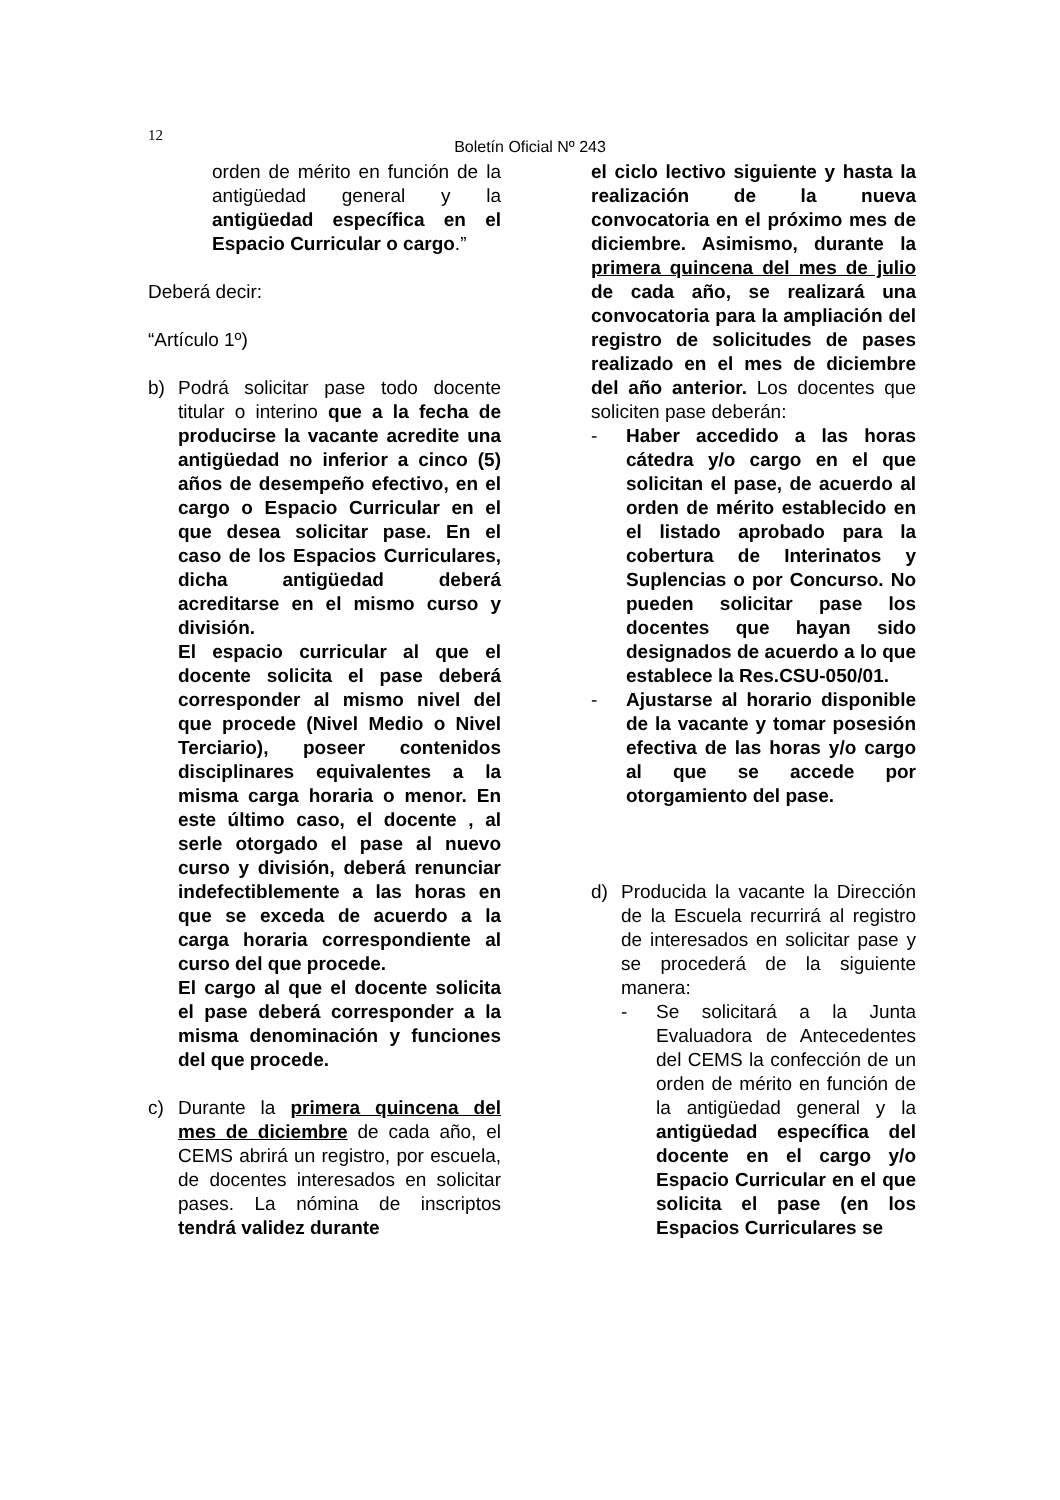12
Boletín Oficial Nº 243
orden de mérito en función de la antigüedad general y la antigüedad específica en el Espacio Curricular o cargo.”
Deberá decir:
“Artículo 1º)
b) Podrá solicitar pase todo docente titular o interino que a la fecha de producirse la vacante acredite una antigüedad no inferior a cinco (5) años de desempeño efectivo, en el cargo o Espacio Curricular en el que desea solicitar pase. En el caso de los Espacios Curriculares, dicha antigüedad deberá acreditarse en el mismo curso y división.
El espacio curricular al que el docente solicita el pase deberá corresponder al mismo nivel del que procede (Nivel Medio o Nivel Terciario), poseer contenidos disciplinares equivalentes a la misma carga horaria o menor. En este último caso, el docente , al serle otorgado el pase al nuevo curso y división, deberá renunciar indefectiblemente a las horas en que se exceda de acuerdo a la carga horaria correspondiente al curso del que procede.
El cargo al que el docente solicita el pase deberá corresponder a la misma denominación y funciones del que procede.
c) Durante la primera quincena del mes de diciembre de cada año, el CEMS abrirá un registro, por escuela, de docentes interesados en solicitar pases. La nómina de inscriptos tendrá validez durante
el ciclo lectivo siguiente y hasta la realización de la nueva convocatoria en el próximo mes de diciembre. Asimismo, durante la primera quincena del mes de julio de cada año, se realizará una convocatoria para la ampliación del registro de solicitudes de pases realizado en el mes de diciembre del año anterior. Los docentes que soliciten pase deberán:
- Haber accedido a las horas cátedra y/o cargo en el que solicitan el pase, de acuerdo al orden de mérito establecido en el listado aprobado para la cobertura de Interinatos y Suplencias o por Concurso. No pueden solicitar pase los docentes que hayan sido designados de acuerdo a lo que establece la Res.CSU-050/01.
- Ajustarse al horario disponible de la vacante y tomar posesión efectiva de las horas y/o cargo al que se accede por otorgamiento del pase.
d) Producida la vacante la Dirección de la Escuela recurrirá al registro de interesados en solicitar pase y se procederá de la siguiente manera:
- Se solicitará a la Junta Evaluadora de Antecedentes del CEMS la confección de un orden de mérito en función de la antigüedad general y la antigüedad específica del docente en el cargo y/o Espacio Curricular en el que solicita el pase (en los Espacios Curriculares se